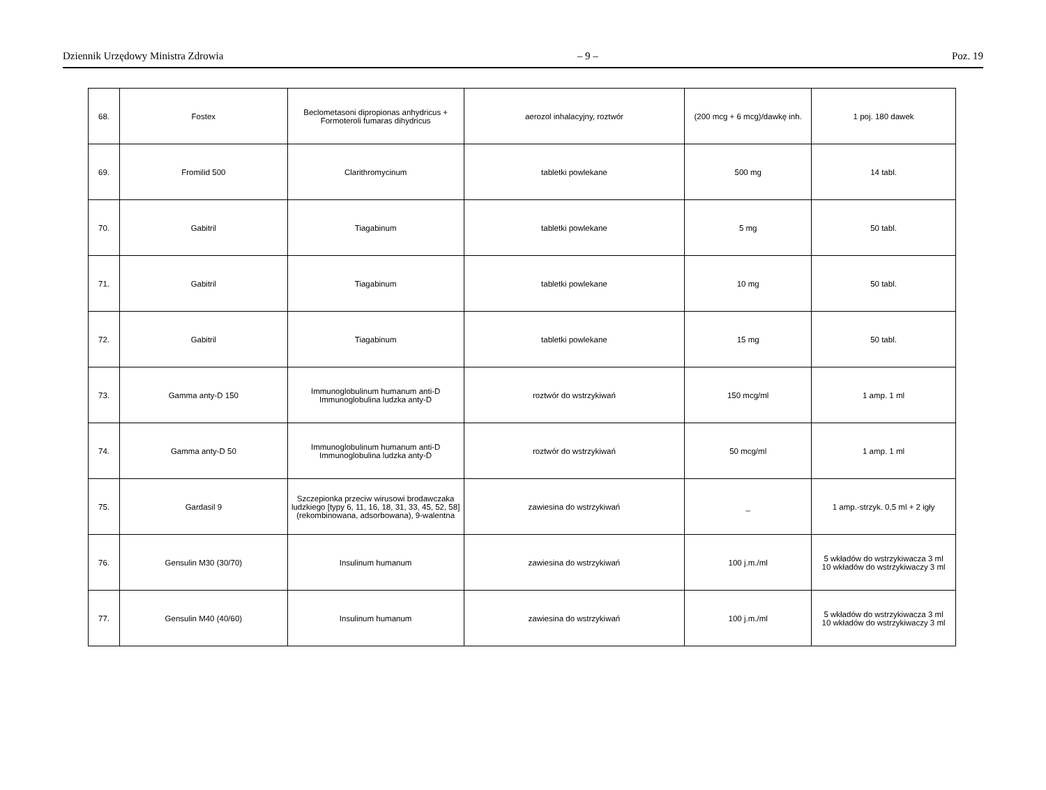Dziennik Urzędowy Ministra Zdrowia – 9 – Poz. 19
| 68. | Fostex | Beclometasoni dipropionas anhydricus + Formoteroli fumaras dihydricus | aerozol inhalacyjny, roztwór | (200 mcg + 6 mcg)/dawkę inh. | 1 poj. 180 dawek |
| 69. | Fromilid 500 | Clarithromycinum | tabletki powlekane | 500 mg | 14 tabl. |
| 70. | Gabitril | Tiagabinum | tabletki powlekane | 5 mg | 50 tabl. |
| 71. | Gabitril | Tiagabinum | tabletki powlekane | 10 mg | 50 tabl. |
| 72. | Gabitril | Tiagabinum | tabletki powlekane | 15 mg | 50 tabl. |
| 73. | Gamma anty-D 150 | Immunoglobulinum humanum anti-D Immunoglobulina ludzka anty-D | roztwór do wstrzykiwań | 150 mcg/ml | 1 amp. 1 ml |
| 74. | Gamma anty-D 50 | Immunoglobulinum humanum anti-D Immunoglobulina ludzka anty-D | roztwór do wstrzykiwań | 50 mcg/ml | 1 amp. 1 ml |
| 75. | Gardasil 9 | Szczepionka przeciw wirusowi brodawczaka ludzkiego [typy 6, 11, 16, 18, 31, 33, 45, 52, 58] (rekombinowana, adsorbowana), 9-walentna | zawiesina do wstrzykiwań | _ | 1 amp.-strzyk. 0,5 ml + 2 igły |
| 76. | Gensulin M30 (30/70) | Insulinum humanum | zawiesina do wstrzykiwań | 100 j.m./ml | 5 wkładów do wstrzykiwacza 3 ml 10 wkładów do wstrzykiwaczy 3 ml |
| 77. | Gensulin M40 (40/60) | Insulinum humanum | zawiesina do wstrzykiwań | 100 j.m./ml | 5 wkładów do wstrzykiwacza 3 ml 10 wkładów do wstrzykiwaczy 3 ml |